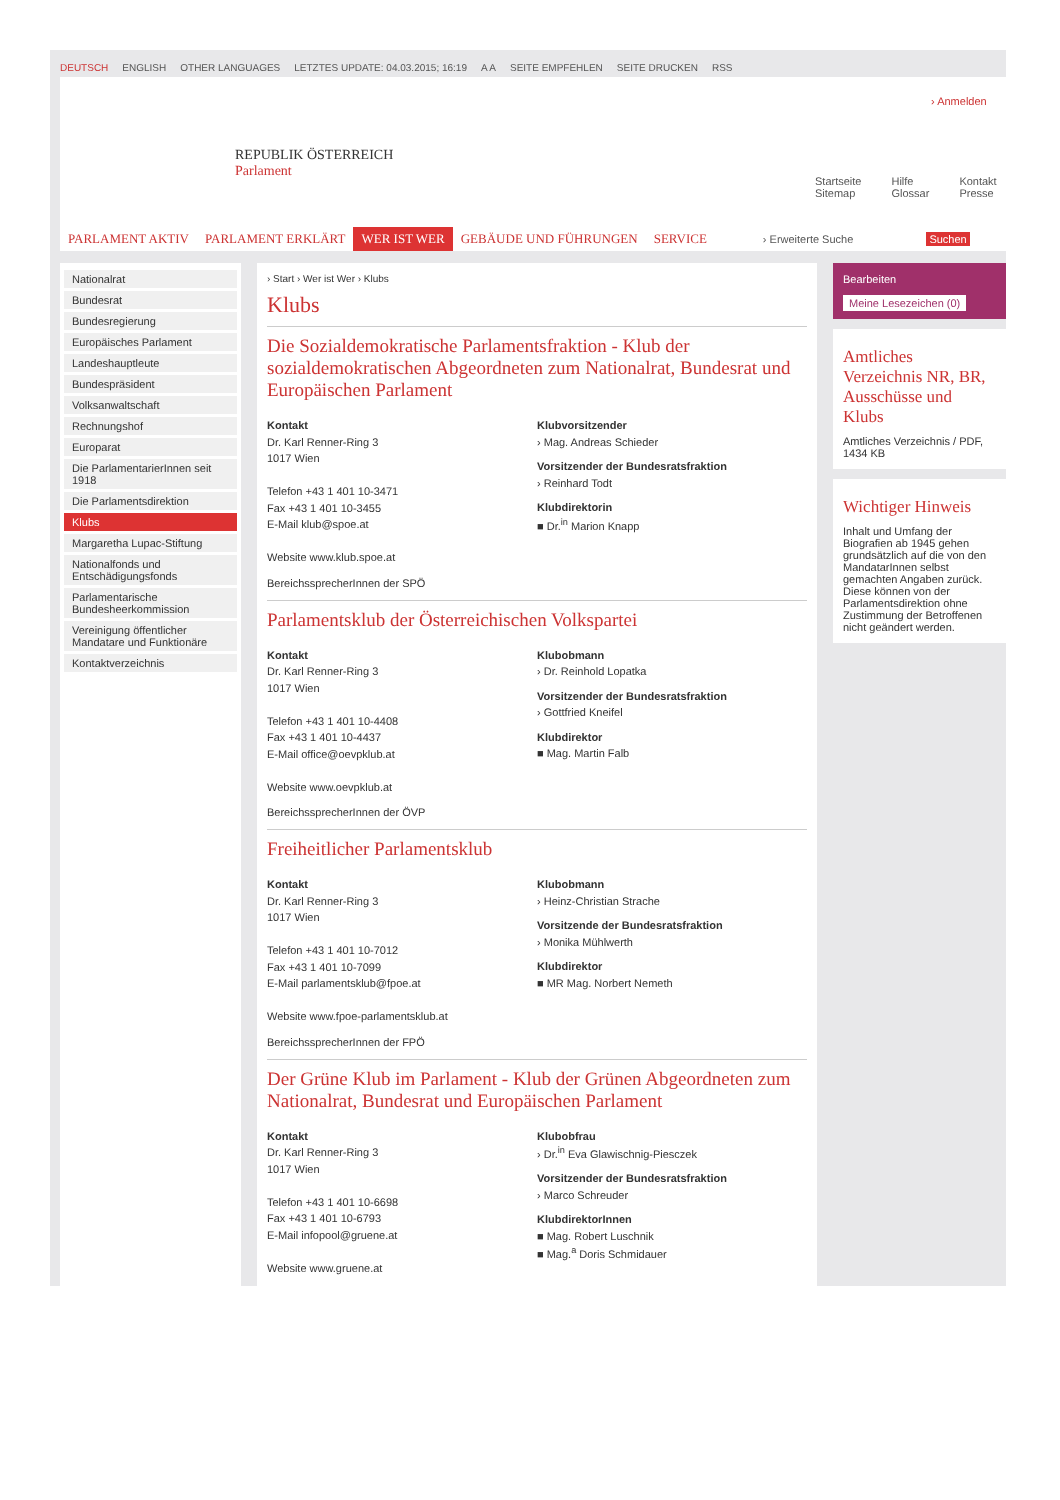DEUTSCH ENGLISH OTHER LANGUAGES LETZTES UPDATE: 04.03.2015; 16:19 A A SEITE EMPFEHLEN SEITE DRUCKEN RSS
REPUBLIK ÖSTERREICH
Parlament
› Anmelden
Startseite
Sitemap
Hilfe
Glossar
Kontakt
Presse
PARLAMENT AKTIV PARLAMENT ERKLÄRT WER IST WER GEBÄUDE UND FÜHRUNGEN SERVICE
› Erweiterte Suche Suchen
Nationalrat
Bundesrat
Bundesregierung
Europäisches Parlament
Landeshauptleute
Bundespräsident
Volksanwaltschaft
Rechnungshof
Europarat
Die ParlamentarierInnen seit 1918
Die Parlamentsdirektion
Klubs
Margaretha Lupac-Stiftung
Nationalfonds und Entschädigungsfonds
Parlamentarische Bundesheerkommission
Vereinigung öffentlicher Mandatare und Funktionäre
Kontaktverzeichnis
› Start › Wer ist Wer › Klubs
Klubs
Die Sozialdemokratische Parlamentsfraktion - Klub der sozialdemokratischen Abgeordneten zum Nationalrat, Bundesrat und Europäischen Parlament
Kontakt
Dr. Karl Renner-Ring 3
1017 Wien
Telefon +43 1 401 10-3471
Fax +43 1 401 10-3455
E-Mail klub@spoe.at
Website www.klub.spoe.at
Klubvorsitzender
› Mag. Andreas Schieder
Vorsitzender der Bundesratsfraktion
› Reinhard Todt
Klubdirektorin
■ Dr.<sup>in</sup> Marion Knapp
BereichssprecherInnen der SPÖ
Parlamentsklub der Österreichischen Volkspartei
Kontakt
Dr. Karl Renner-Ring 3
1017 Wien
Telefon +43 1 401 10-4408
Fax +43 1 401 10-4437
E-Mail office@oevpklub.at
Website www.oevpklub.at
Klubobmann
› Dr. Reinhold Lopatka
Vorsitzender der Bundesratsfraktion
› Gottfried Kneifel
Klubdirektor
■ Mag. Martin Falb
BereichssprecherInnen der ÖVP
Freiheitlicher Parlamentsklub
Kontakt
Dr. Karl Renner-Ring 3
1017 Wien
Telefon +43 1 401 10-7012
Fax +43 1 401 10-7099
E-Mail parlamentsklub@fpoe.at
Website www.fpoe-parlamentsklub.at
Klubobmann
› Heinz-Christian Strache
Vorsitzende der Bundesratsfraktion
› Monika Mühlwerth
Klubdirektor
■ MR Mag. Norbert Nemeth
BereichssprecherInnen der FPÖ
Der Grüne Klub im Parlament - Klub der Grünen Abgeordneten zum Nationalrat, Bundesrat und Europäischen Parlament
Kontakt
Dr. Karl Renner-Ring 3
1017 Wien
Telefon +43 1 401 10-6698
Fax +43 1 401 10-6793
E-Mail infopool@gruene.at
Website www.gruene.at
Klubobfrau
› Dr.<sup>in</sup> Eva Glawischnig-Piesczek
Vorsitzender der Bundesratsfraktion
› Marco Schreuder
KlubdirektorInnen
■ Mag. Robert Luschnik
■ Mag.<sup>a</sup> Doris Schmidauer
Bearbeiten
Meine Lesezeichen (0)
Amtliches Verzeichnis NR, BR, Ausschüsse und Klubs
Amtliches Verzeichnis / PDF, 1434 KB
Wichtiger Hinweis
Inhalt und Umfang der Biografien ab 1945 gehen grundsätzlich auf die von den MandatarInnen selbst gemachten Angaben zurück. Diese können von der Parlamentsdirektion ohne Zustimmung der Betroffenen nicht geändert werden.